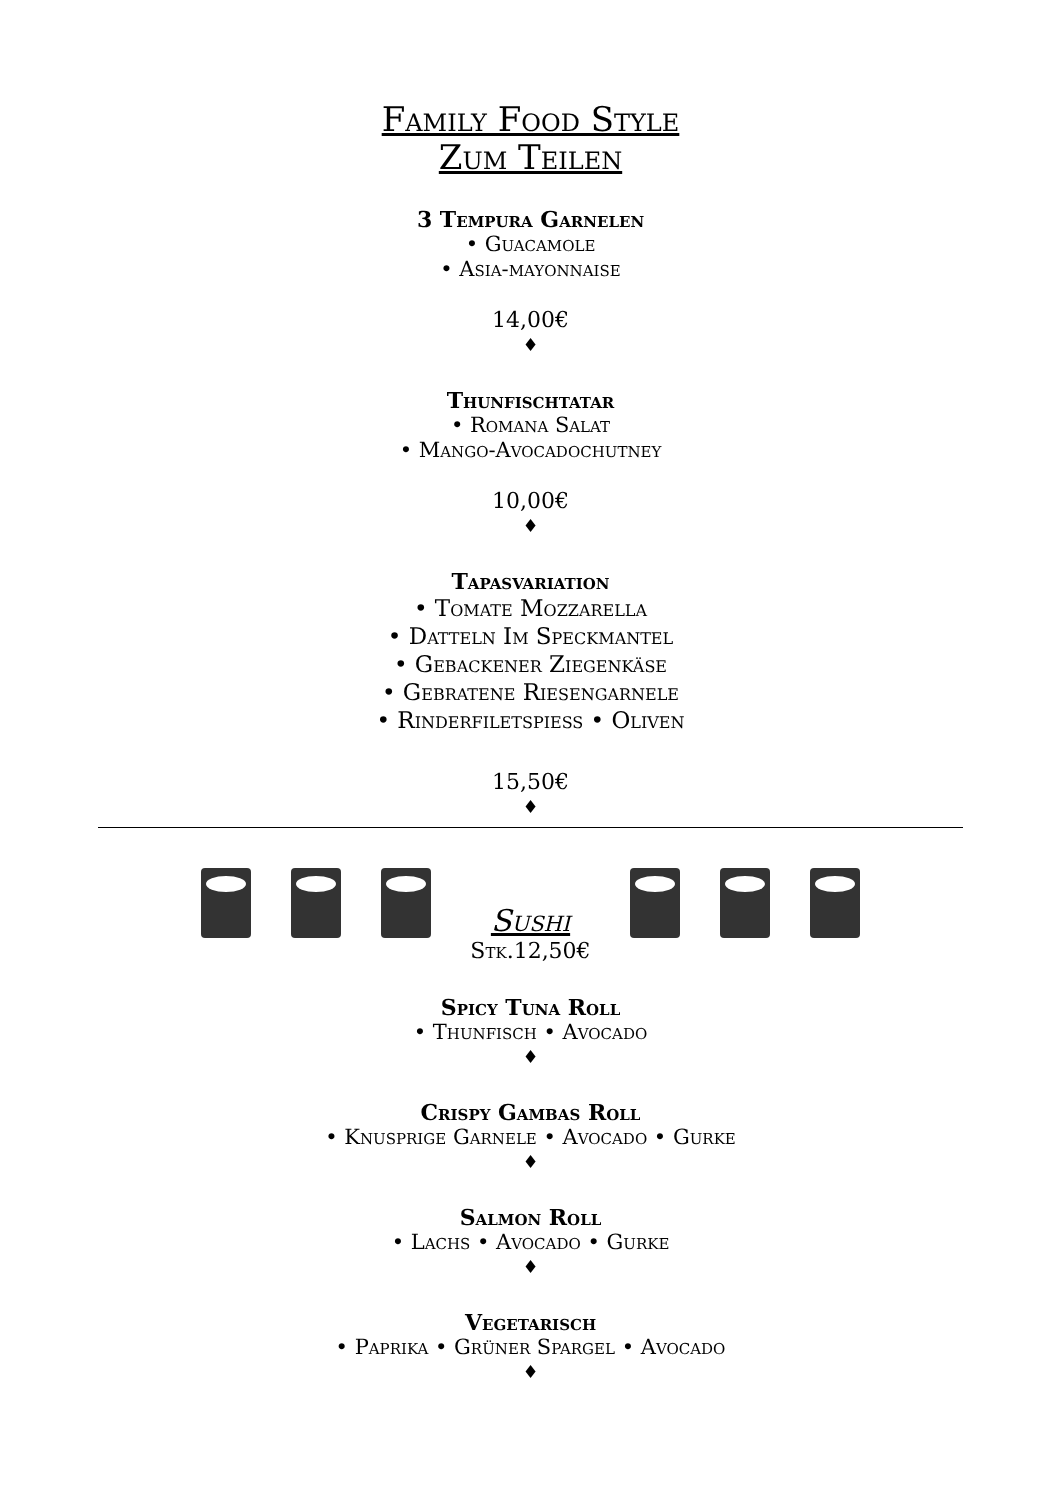Family Food Style
Zum Teilen
3 Tempura Garnelen
• Guacamole
• Asia-mayonnaise
14,00€
♦
Thunfischtatar
• Romana Salat
• Mango-Avocadochutney
10,00€
♦
Tapasvariation
• Tomate Mozzarella
• Datteln Im Speckmantel
• Gebackener Ziegenkäse
• Gebratene Riesengarnele
• Rinderfiletspiess • Oliven
15,50€
♦
Sushi
Stk.12,50€
Spicy Tuna Roll
• Thunfisch • Avocado
♦
Crispy Gambas Roll
• Knusprige Garnele • Avocado • Gurke
♦
Salmon Roll
• Lachs • Avocado • Gurke
♦
Vegetarisch
• Paprika • Grüner Spargel • Avocado
♦